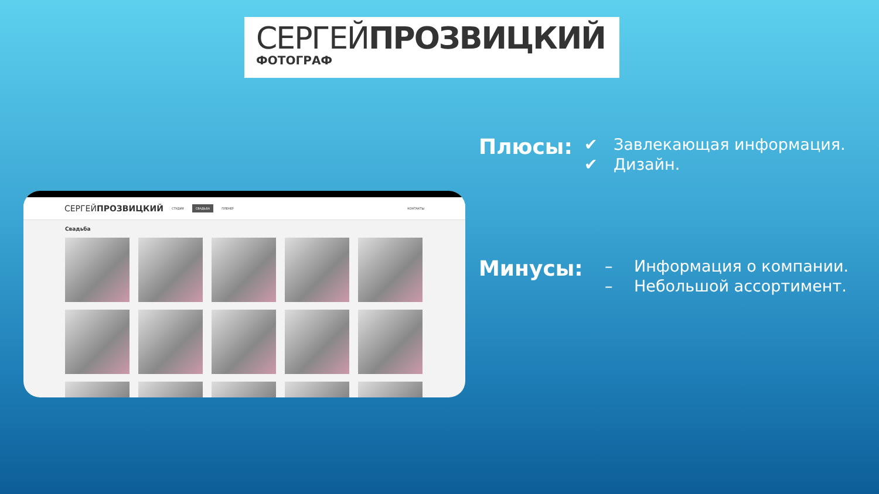СЕРГЕЙПРОЗВИЦКИЙ
ФОТОГРАФ
СЕРГЕЙПРОЗВИЦКИЙ СТУДИЯ СВАДЬБА ПЛЕНЕР КОНТАКТЫ
Свадьба
Плюсы:
✔ Завлекающая информация.
✔ Дизайн.
Минусы:
– Информация о компании.
– Небольшой ассортимент.